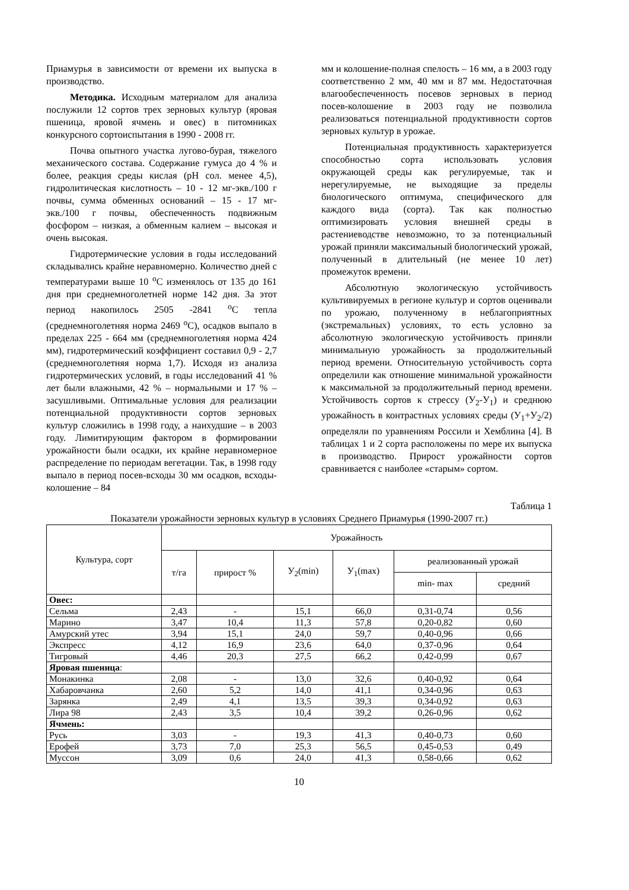Приамурья в зависимости от времени их выпуска в производство.
Методика. Исходным материалом для анализа послужили 12 сортов трех зерновых культур (яровая пшеница, яровой ячмень и овес) в питомниках конкурсного сортоиспытания в 1990 - 2008 гг.
Почва опытного участка лугово-бурая, тяжелого механического состава. Содержание гумуса до 4 % и более, реакция среды кислая (pH сол. менее 4,5), гидролитическая кислотность – 10 - 12 мг-экв./100 г почвы, сумма обменных оснований – 15 - 17 мг-экв./100 г почвы, обеспеченность подвижным фосфором – низкая, а обменным калием – высокая и очень высокая.
Гидротермические условия в годы исследований складывались крайне неравномерно. Количество дней с температурами выше 10 <sup>о</sup>С изменялось от 135 до 161 дня при среднемноголетней норме 142 дня. За этот период накопилось 2505 -2841 <sup>о</sup>С тепла (среднемноголетняя норма 2469 <sup>о</sup>С), осадков выпало в пределах 225 - 664 мм (среднемноголетняя норма 424 мм), гидротермический коэффициент составил 0,9 - 2,7 (среднемноголетняя норма 1,7). Исходя из анализа гидротермических условий, в годы исследований 41 % лет были влажными, 42 % – нормальными и 17 % – засушливыми. Оптимальные условия для реализации потенциальной продуктивности сортов зерновых культур сложились в 1998 году, а наихудшие – в 2003 году. Лимитирующим фактором в формировании урожайности были осадки, их крайне неравномерное распределение по периодам вегетации. Так, в 1998 году выпало в период посев-всходы 30 мм осадков, всходы-колошение – 84
мм и колошение-полная спелость – 16 мм, а в 2003 году соответственно 2 мм, 40 мм и 87 мм. Недостаточная влагообеспеченность посевов зерновых в период посев-колошение в 2003 году не позволила реализоваться потенциальной продуктивности сортов зерновых культур в урожае.
Потенциальная продуктивность характеризуется способностью сорта использовать условия окружающей среды как регулируемые, так и нерегулируемые, не выходящие за пределы биологического оптимума, специфического для каждого вида (сорта). Так как полностью оптимизировать условия внешней среды в растениеводстве невозможно, то за потенциальный урожай приняли максимальный биологический урожай, полученный в длительный (не менее 10 лет) промежуток времени.
Абсолютную экологическую устойчивость культивируемых в регионе культур и сортов оценивали по урожаю, полученному в неблагоприятных (экстремальных) условиях, то есть условно за абсолютную экологическую устойчивость приняли минимальную урожайность за продолжительный период времени. Относительную устойчивость сорта определили как отношение минимальной урожайности к максимальной за продолжительный период времени. Устойчивость сортов к стрессу (У<sub>2</sub>-У<sub>1</sub>) и среднюю урожайность в контрастных условиях среды (У<sub>1</sub>+У<sub>2</sub>/2) определяли по уравнениям Россили и Хемблина [4]. В таблицах 1 и 2 сорта расположены по мере их выпуска в производство. Прирост урожайности сортов сравнивается с наиболее «старым» сортом.
Таблица 1
Показатели урожайности зерновых культур в условиях Среднего Приамурья (1990-2007 гг.)
| Культура, сорт | Урожайность | | | | | |
| --- | --- | --- | --- | --- | --- | --- |
| | т/га | прирост % | У<sub>2</sub>(min) | У<sub>1</sub>(max) | реализованный урожай | |
| | | | | | min- max | средний |
| Овес: | | | | | | |
| Сельма | 2,43 | - | 15,1 | 66,0 | 0,31-0,74 | 0,56 |
| Марино | 3,47 | 10,4 | 11,3 | 57,8 | 0,20-0,82 | 0,60 |
| Амурский утес | 3,94 | 15,1 | 24,0 | 59,7 | 0,40-0,96 | 0,66 |
| Экспресс | 4,12 | 16,9 | 23,6 | 64,0 | 0,37-0,96 | 0,64 |
| Тигровый | 4,46 | 20,3 | 27,5 | 66,2 | 0,42-0,99 | 0,67 |
| Яровая пшеница : | | | | | | |
| Монакинка | 2,08 | - | 13,0 | 32,6 | 0,40-0,92 | 0,64 |
| Хабаровчанка | 2,60 | 5,2 | 14,0 | 41,1 | 0,34-0,96 | 0,63 |
| Зарянка | 2,49 | 4,1 | 13,5 | 39,3 | 0,34-0,92 | 0,63 |
| Лира 98 | 2,43 | 3,5 | 10,4 | 39,2 | 0,26-0,96 | 0,62 |
| Ячмень: | | | | | | |
| Русь | 3,03 | - | 19,3 | 41,3 | 0,40-0,73 | 0,60 |
| Ерофей | 3,73 | 7,0 | 25,3 | 56,5 | 0,45-0,53 | 0,49 |
| Муссон | 3,09 | 0,6 | 24,0 | 41,3 | 0,58-0,66 | 0,62 |
10